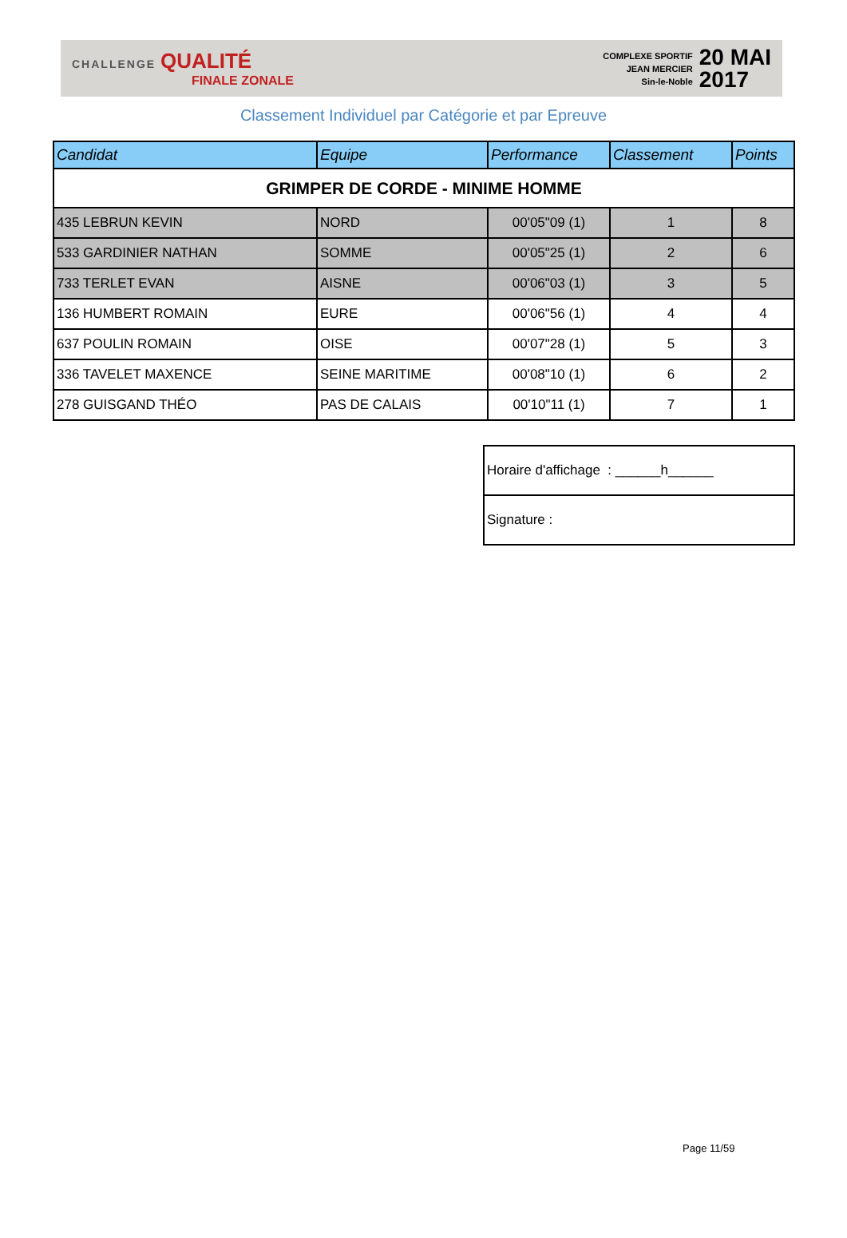CHALLENGE QUALITÉ
FINALE ZONALE
COMPLEXE SPORTIF
JEAN MERCIER
Sin-le-Noble
20 MAI
2017
Classement Individuel par Catégorie et par Epreuve
| Candidat | Equipe | Performance | Classement | Points |
| --- | --- | --- | --- | --- |
| GRIMPER DE CORDE - MINIME HOMME | | | | |
| 435 LEBRUN KEVIN | NORD | 00'05"09 (1) | 1 | 8 |
| 533 GARDINIER NATHAN | SOMME | 00'05"25 (1) | 2 | 6 |
| 733 TERLET EVAN | AISNE | 00'06"03 (1) | 3 | 5 |
| 136 HUMBERT ROMAIN | EURE | 00'06"56 (1) | 4 | 4 |
| 637 POULIN ROMAIN | OISE | 00'07"28 (1) | 5 | 3 |
| 336 TAVELET MAXENCE | SEINE MARITIME | 00'08"10 (1) | 6 | 2 |
| 278 GUISGAND THÉO | PAS DE CALAIS | 00'10"11 (1) | 7 | 1 |
| Horaire d'affichage : ______h______ |
| Signature : |
Page 11/59